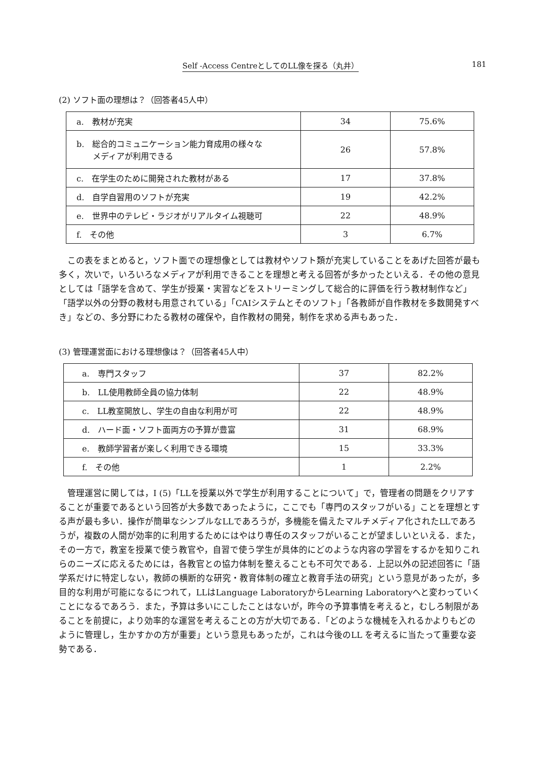Self -Access CentreとしてのLL像を探る（丸井） 181
(2) ソフト面の理想は？（回答者45人中）
| a. 教材が充実 | 34 | 75.6% |
| b. 総合的コミュニケーション能力育成用の様々な メディアが利用できる | 26 | 57.8% |
| c. 在学生のために開発された教材がある | 17 | 37.8% |
| d. 自学自習用のソフトが充実 | 19 | 42.2% |
| e. 世界中のテレビ・ラジオがリアルタイム視聴可 | 22 | 48.9% |
| f. その他 | 3 | 6.7% |
この表をまとめると，ソフト面での理想像としては教材やソフト類が充実していることをあげた回答が最も多く，次いで，いろいろなメディアが利用できることを理想と考える回答が多かったといえる．その他の意見としては「語学を含めて、学生が授業・実習などをストリーミングして総合的に評価を行う教材制作など」「語学以外の分野の教材も用意されている」「CAIシステムとそのソフト」「各教師が自作教材を多数開発すべき」などの、多分野にわたる教材の確保や，自作教材の開発，制作を求める声もあった．
(3) 管理運営面における理想像は？（回答者45人中）
| a. 専門スタッフ | 37 | 82.2% |
| b. LL使用教師全員の協力体制 | 22 | 48.9% |
| c. LL教室開放し、学生の自由な利用が可 | 22 | 48.9% |
| d. ハード面・ソフト面両方の予算が豊富 | 31 | 68.9% |
| e. 教師学習者が楽しく利用できる環境 | 15 | 33.3% |
| f. その他 | 1 | 2.2% |
管理運営に関しては，I (5)「LLを授業以外で学生が利用することについて」で，管理者の問題をクリアすることが重要であるという回答が大多数であったように，ここでも「専門のスタッフがいる」ことを理想とする声が最も多い．操作が簡単なシンプルなLLであろうが，多機能を備えたマルチメディア化されたLLであろうが，複数の人間が効率的に利用するためにはやはり専任のスタッフがいることが望ましいといえる．また，その一方で，教室を授業で使う教官や，自習で使う学生が具体的にどのような内容の学習をするかを知りこれらのニーズに応えるためには，各教官との協力体制を整えることも不可欠である．上記以外の記述回答に「語学系だけに特定しない，教師の横断的な研究・教育体制の確立と教育手法の研究」という意見があったが，多目的な利用が可能になるにつれて，LLはLanguage LaboratoryからLearning Laboratoryへと変わっていくことになるであろう．また，予算は多いにこしたことはないが，昨今の予算事情を考えると，むしろ制限があることを前提に，より効率的な運営を考えることの方が大切である．「どのような機械を入れるかよりもどのように管理し，生かすかの方が重要」という意見もあったが，これは今後のLL を考えるに当たって重要な姿勢である．